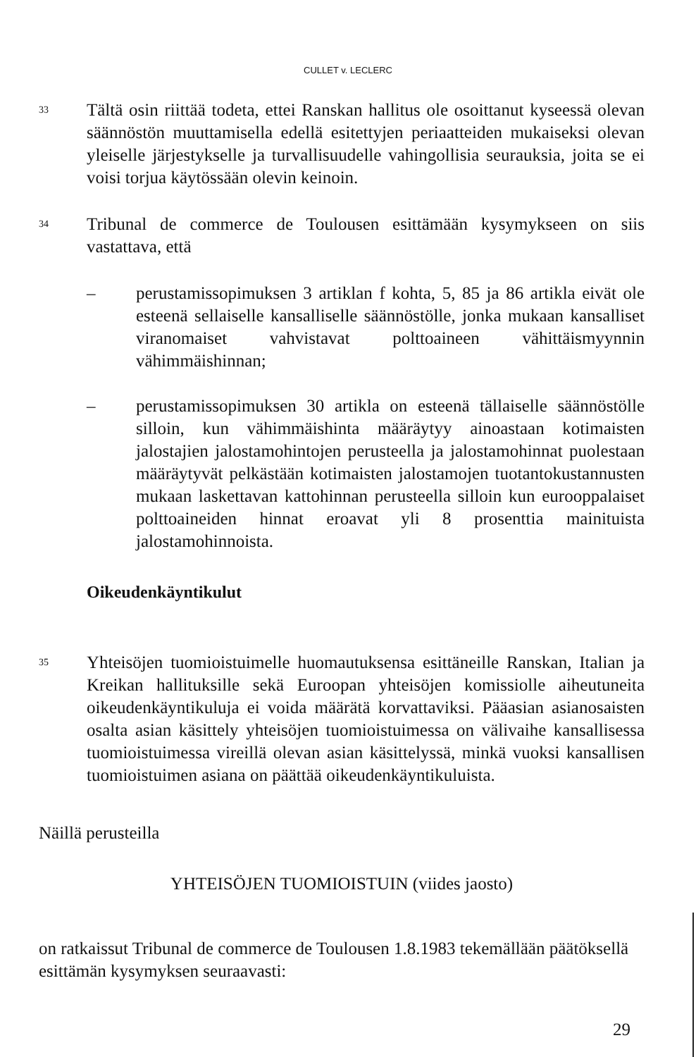CULLET v. LECLERC
33
Tältä osin riittää todeta, ettei Ranskan hallitus ole osoittanut kyseessä olevan säännöstön muuttamisella edellä esitettyjen periaatteiden mukaiseksi olevan yleiselle järjestykselle ja turvallisuudelle vahingollisia seurauksia, joita se ei voisi torjua käytössään olevin keinoin.
34
Tribunal de commerce de Toulousen esittämään kysymykseen on siis vastattava, että
– perustamissopimuksen 3 artiklan f kohta, 5, 85 ja 86 artikla eivät ole esteenä sellaiselle kansalliselle säännöstölle, jonka mukaan kansalliset viranomaiset vahvistavat polttoaineen vähittäismyynnin vähimmäishinnan;
– perustamissopimuksen 30 artikla on esteenä tällaiselle säännöstölle silloin, kun vähimmäishinta määräytyy ainoastaan kotimaisten jalostajien jalostamohintojen perusteella ja jalostamohinnat puolestaan määräytyvät pelkästään kotimaisten jalostamojen tuotantokustannusten mukaan laskettavan kattohinnan perusteella silloin kun eurooppalaiset polttoaineiden hinnat eroavat yli 8 prosenttia mainituista jalostamohinnoista.
Oikeudenkäyntikulut
35
Yhteisöjen tuomioistuimelle huomautuksensa esittäneille Ranskan, Italian ja Kreikan hallituksille sekä Euroopan yhteisöjen komissiolle aiheutuneita oikeudenkäyntikuluja ei voida määrätä korvattaviksi. Pääasian asianosaisten osalta asian käsittely yhteisöjen tuomioistuimessa on välivaihe kansallisessa tuomioistuimessa vireillä olevan asian käsittelyssä, minkä vuoksi kansallisen tuomioistuimen asiana on päättää oikeudenkäyntikuluista.
Näillä perusteilla
YHTEISÖJEN TUOMIOISTUIN (viides jaosto)
on ratkaissut Tribunal de commerce de Toulousen 1.8.1983 tekemällään päätöksellä esittämän kysymyksen seuraavasti:
29